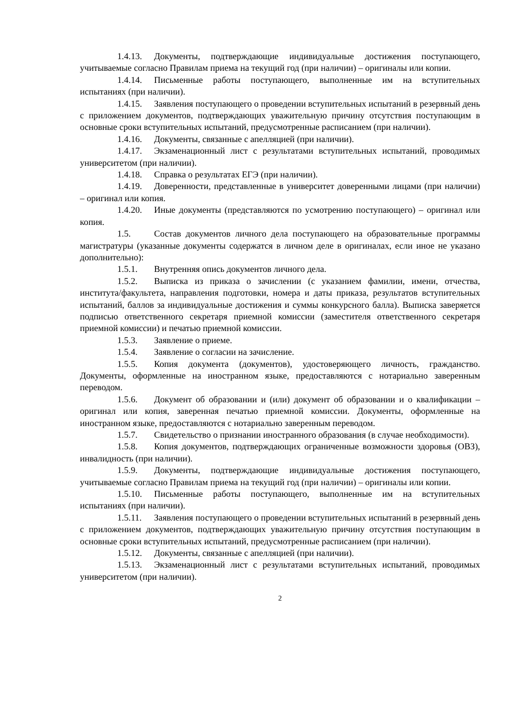1.4.13. Документы, подтверждающие индивидуальные достижения поступающего, учитываемые согласно Правилам приема на текущий год (при наличии) – оригиналы или копии.
1.4.14. Письменные работы поступающего, выполненные им на вступительных испытаниях (при наличии).
1.4.15. Заявления поступающего о проведении вступительных испытаний в резервный день с приложением документов, подтверждающих уважительную причину отсутствия поступающим в основные сроки вступительных испытаний, предусмотренные расписанием (при наличии).
1.4.16. Документы, связанные с апелляцией (при наличии).
1.4.17. Экзаменационный лист с результатами вступительных испытаний, проводимых университетом (при наличии).
1.4.18. Справка о результатах ЕГЭ (при наличии).
1.4.19. Доверенности, представленные в университет доверенными лицами (при наличии) – оригинал или копия.
1.4.20. Иные документы (представляются по усмотрению поступающего) – оригинал или копия.
1.5. Состав документов личного дела поступающего на образовательные программы магистратуры (указанные документы содержатся в личном деле в оригиналах, если иное не указано дополнительно):
1.5.1. Внутренняя опись документов личного дела.
1.5.2. Выписка из приказа о зачислении (с указанием фамилии, имени, отчества, института/факультета, направления подготовки, номера и даты приказа, результатов вступительных испытаний, баллов за индивидуальные достижения и суммы конкурсного балла). Выписка заверяется подписью ответственного секретаря приемной комиссии (заместителя ответственного секретаря приемной комиссии) и печатью приемной комиссии.
1.5.3. Заявление о приеме.
1.5.4. Заявление о согласии на зачисление.
1.5.5. Копия документа (документов), удостоверяющего личность, гражданство. Документы, оформленные на иностранном языке, предоставляются с нотариально заверенным переводом.
1.5.6. Документ об образовании и (или) документ об образовании и о квалификации – оригинал или копия, заверенная печатью приемной комиссии. Документы, оформленные на иностранном языке, предоставляются с нотариально заверенным переводом.
1.5.7. Свидетельство о признании иностранного образования (в случае необходимости).
1.5.8. Копия документов, подтверждающих ограниченные возможности здоровья (ОВЗ), инвалидность (при наличии).
1.5.9. Документы, подтверждающие индивидуальные достижения поступающего, учитываемые согласно Правилам приема на текущий год (при наличии) – оригиналы или копии.
1.5.10. Письменные работы поступающего, выполненные им на вступительных испытаниях (при наличии).
1.5.11. Заявления поступающего о проведении вступительных испытаний в резервный день с приложением документов, подтверждающих уважительную причину отсутствия поступающим в основные сроки вступительных испытаний, предусмотренные расписанием (при наличии).
1.5.12. Документы, связанные с апелляцией (при наличии).
1.5.13. Экзаменационный лист с результатами вступительных испытаний, проводимых университетом (при наличии).
2